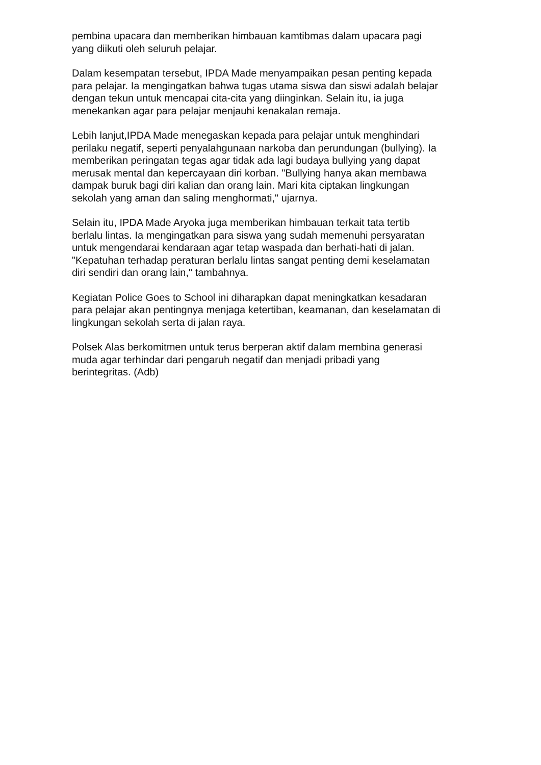pembina upacara dan memberikan himbauan kamtibmas dalam upacara pagi
yang diikuti oleh seluruh pelajar.
Dalam kesempatan tersebut, IPDA Made menyampaikan pesan penting kepada
para pelajar. Ia mengingatkan bahwa tugas utama siswa dan siswi adalah belajar
dengan tekun untuk mencapai cita-cita yang diinginkan. Selain itu, ia juga
menekankan agar para pelajar menjauhi kenakalan remaja.
Lebih lanjut,IPDA Made menegaskan kepada para pelajar untuk menghindari
perilaku negatif, seperti penyalahgunaan narkoba dan perundungan (bullying). Ia
memberikan peringatan tegas agar tidak ada lagi budaya bullying yang dapat
merusak mental dan kepercayaan diri korban. "Bullying hanya akan membawa
dampak buruk bagi diri kalian dan orang lain. Mari kita ciptakan lingkungan
sekolah yang aman dan saling menghormati," ujarnya.
Selain itu, IPDA Made Aryoka juga memberikan himbauan terkait tata tertib
berlalu lintas. Ia mengingatkan para siswa yang sudah memenuhi persyaratan
untuk mengendarai kendaraan agar tetap waspada dan berhati-hati di jalan.
"Kepatuhan terhadap peraturan berlalu lintas sangat penting demi keselamatan
diri sendiri dan orang lain," tambahnya.
Kegiatan Police Goes to School ini diharapkan dapat meningkatkan kesadaran
para pelajar akan pentingnya menjaga ketertiban, keamanan, dan keselamatan di
lingkungan sekolah serta di jalan raya.
Polsek Alas berkomitmen untuk terus berperan aktif dalam membina generasi
muda agar terhindar dari pengaruh negatif dan menjadi pribadi yang
berintegritas. (Adb)